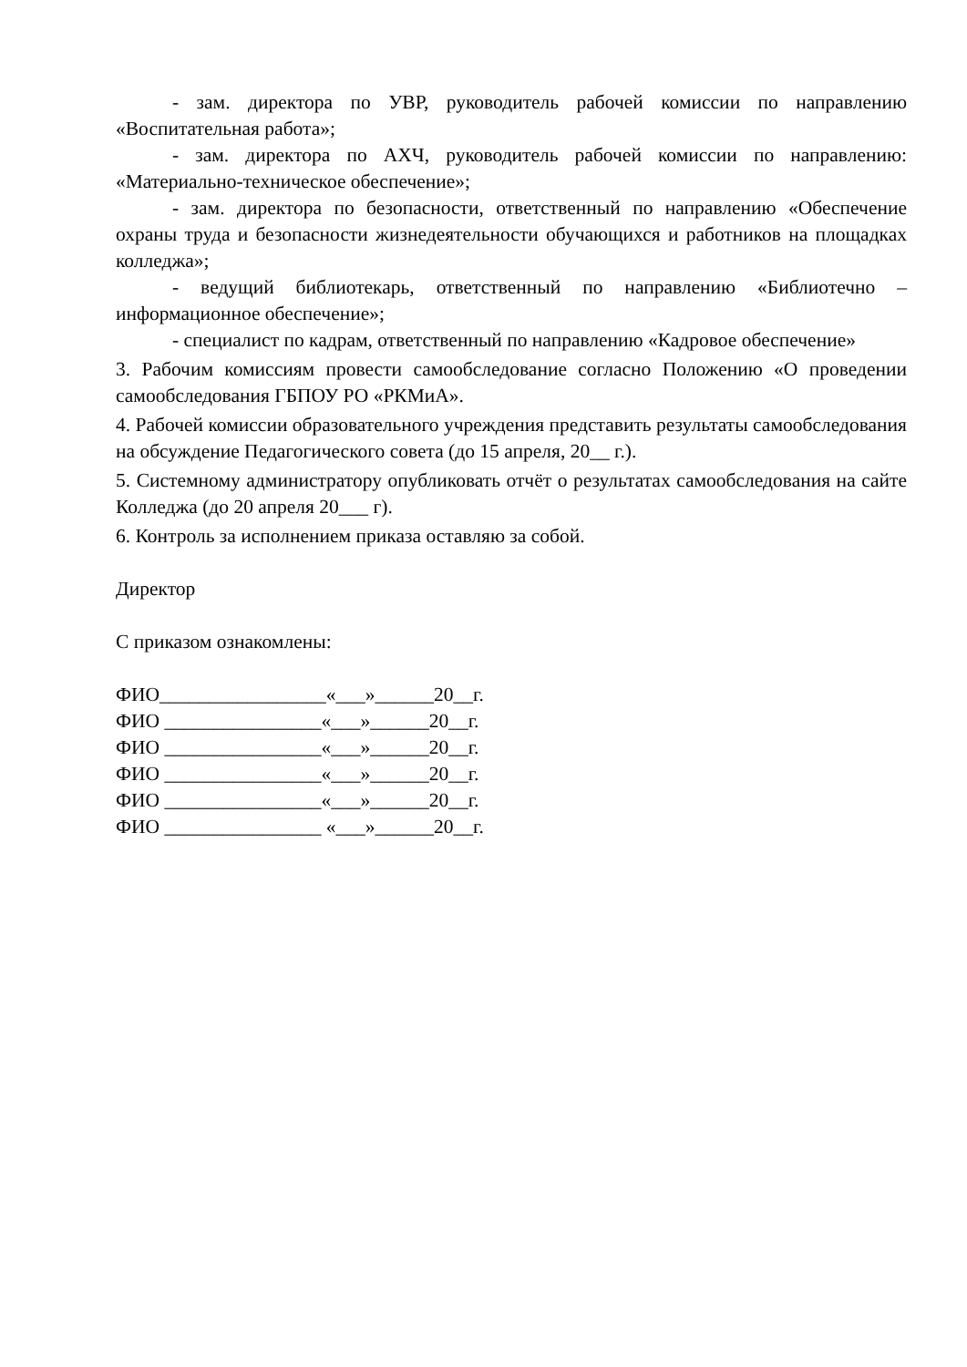- зам. директора по УВР, руководитель рабочей комиссии по направлению «Воспитательная работа»;
- зам. директора по АХЧ, руководитель рабочей комиссии по направлению: «Материально-техническое обеспечение»;
- зам. директора по безопасности, ответственный по направлению «Обеспечение охраны труда и безопасности жизнедеятельности обучающихся и работников на площадках колледжа»;
- ведущий библиотекарь, ответственный по направлению «Библиотечно – информационное обеспечение»;
- специалист по кадрам, ответственный по направлению «Кадровое обеспечение»
3. Рабочим комиссиям провести самообследование согласно Положению «О проведении самообследования ГБПОУ РО «РКМиА».
4. Рабочей комиссии образовательного учреждения представить результаты самообследования на обсуждение Педагогического совета (до 15 апреля, 20__ г.).
5. Системному администратору опубликовать отчёт о результатах самообследования на сайте Колледжа (до 20 апреля 20___ г).
6. Контроль за исполнением приказа оставляю за собой.
Директор
С приказом ознакомлены:
ФИО_________________«___»______20__г.
ФИО ________________«___»______20__г.
ФИО ________________«___»______20__г.
ФИО ________________«___»______20__г.
ФИО ________________«___»______20__г.
ФИО ________________ «___»______20__г.